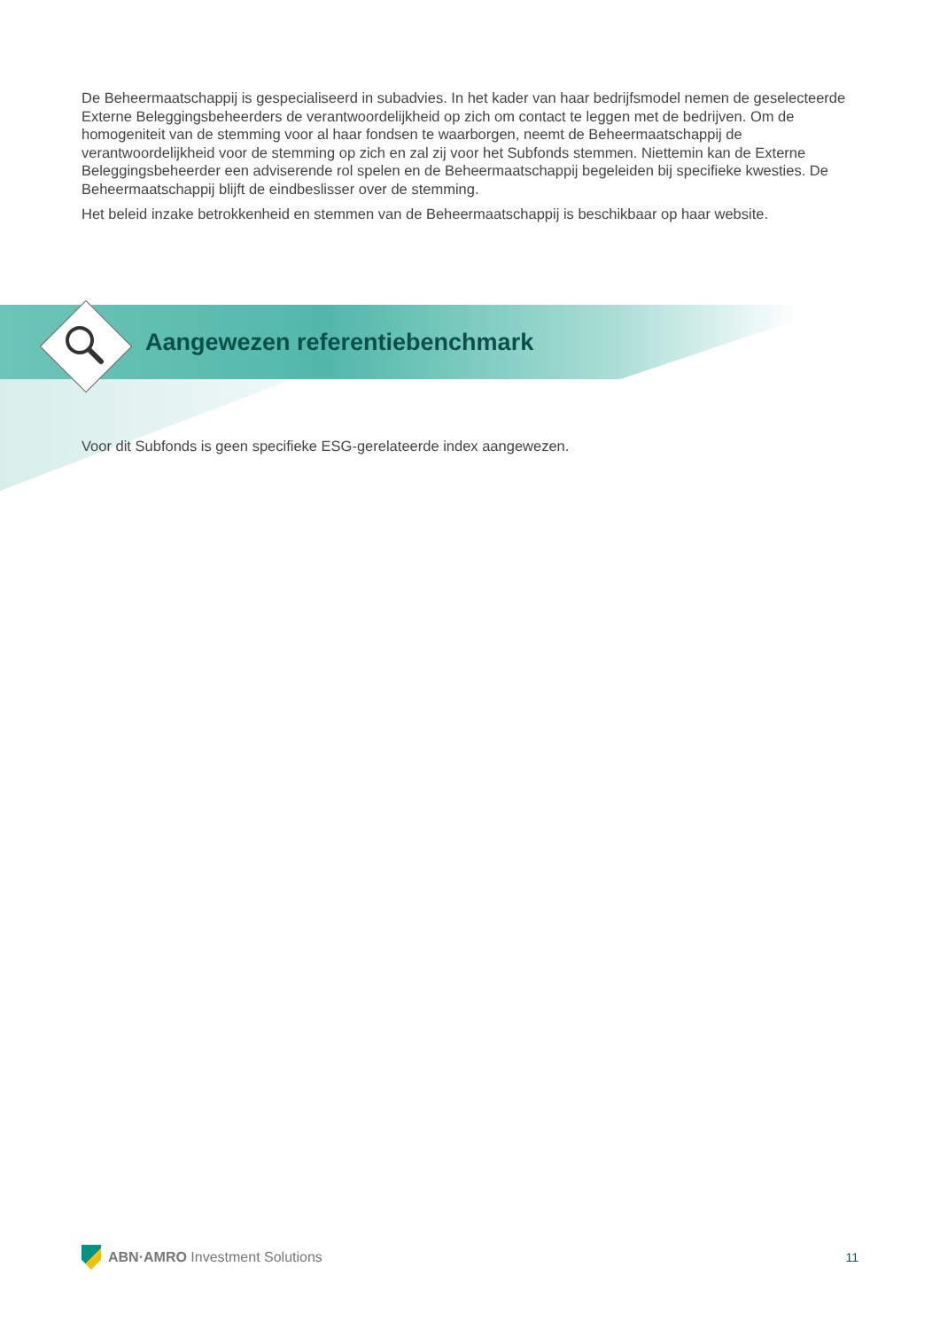De Beheermaatschappij is gespecialiseerd in subadvies. In het kader van haar bedrijfsmodel nemen de geselecteerde Externe Beleggingsbeheerders de verantwoordelijkheid op zich om contact te leggen met de bedrijven. Om de homogeniteit van de stemming voor al haar fondsen te waarborgen, neemt de Beheermaatschappij de verantwoordelijkheid voor de stemming op zich en zal zij voor het Subfonds stemmen. Niettemin kan de Externe Beleggingsbeheerder een adviserende rol spelen en de Beheermaatschappij begeleiden bij specifieke kwesties. De Beheermaatschappij blijft de eindbeslisser over de stemming.
Het beleid inzake betrokkenheid en stemmen van de Beheermaatschappij is beschikbaar op haar website.
Aangewezen referentiebenchmark
Voor dit Subfonds is geen specifieke ESG-gerelateerde index aangewezen.
ABN·AMRO Investment Solutions 11